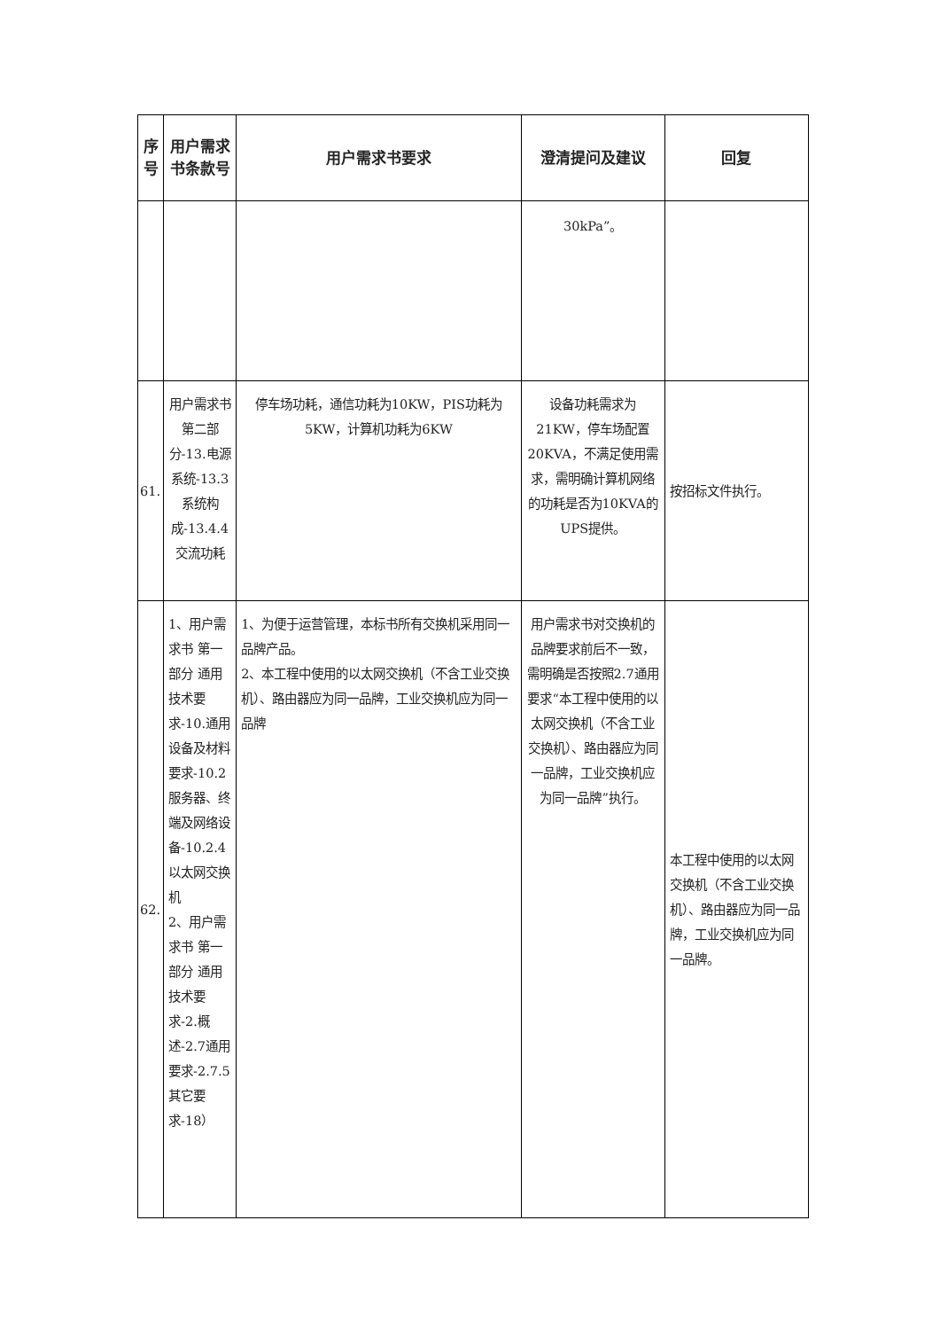| 序号 | 用户需求书条款号 | 用户需求书要求 | 澄清提问及建议 | 回复 |
| --- | --- | --- | --- | --- |
| | | | 30kPa”。 | |
| 61. | 用户需求书第二部分-13.电源系统-13.3系统构成-13.4.4交流功耗 | 停车场功耗，通信功耗为10KW，PIS功耗为5KW，计算机功耗为6KW | 设备功耗需求为21KW，停车场配置20KVA，不满足使用需求，需明确计算机网络的功耗是否为10KVA的UPS提供。 | 按招标文件执行。 |
| 62. | 1、用户需求书 第一部分 通用技术要求-10.通用设备及材料要求-10.2服务器、终端及网络设备-10.2.4以太网交换机 2、用户需求书 第一部分 通用技术要求-2.概述-2.7通用要求-2.7.5其它要求-18） | 1、为便于运营管理，本标书所有交换机采用同一品牌产品。 2、本工程中使用的以太网交换机（不含工业交换机）、路由器应为同一品牌，工业交换机应为同一品牌 | 用户需求书对交换机的品牌要求前后不一致，需明确是否按照2.7通用要求“本工程中使用的以太网交换机（不含工业交换机）、路由器应为同一品牌，工业交换机应为同一品牌”执行。 | 本工程中使用的以太网交换机（不含工业交换机）、路由器应为同一品牌，工业交换机应为同一品牌。 |